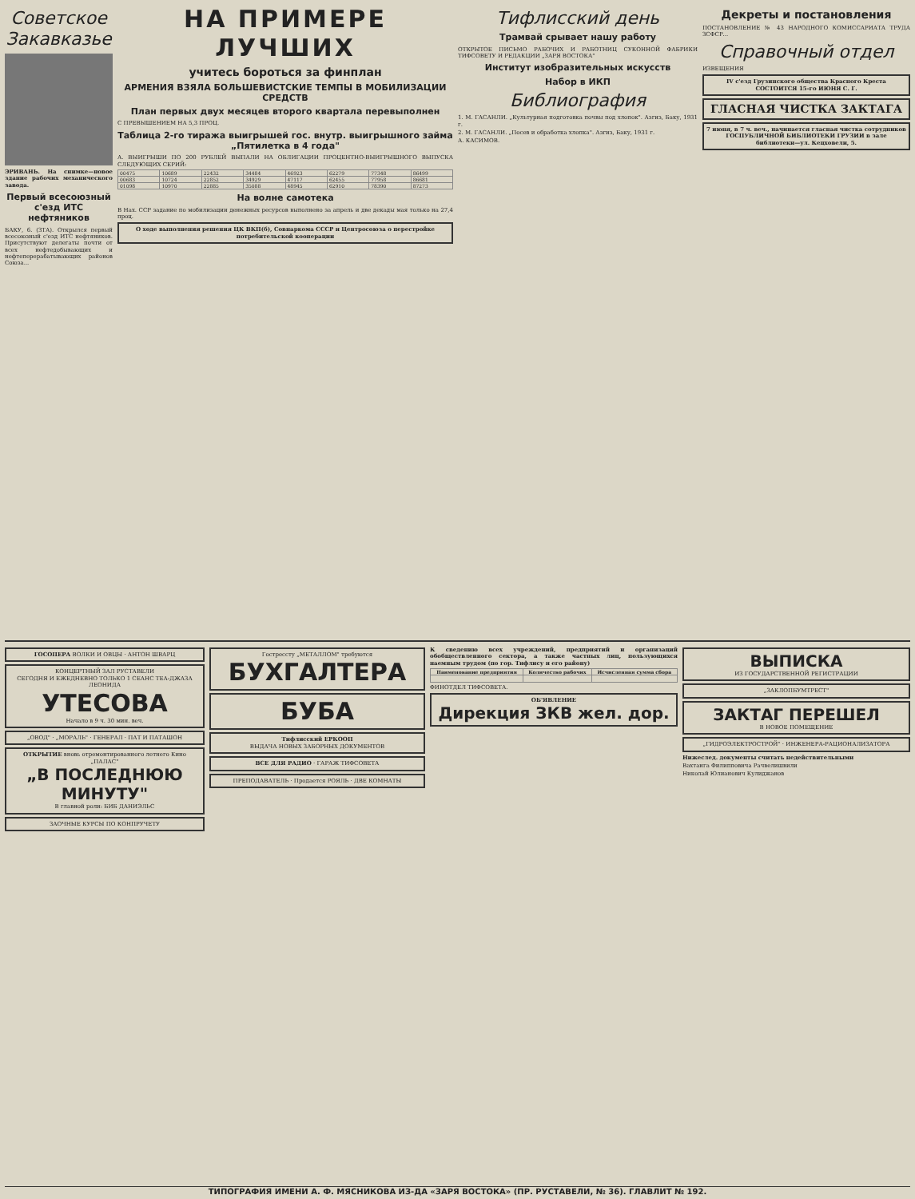Советское Закавказье
ЭРИВАНЬ. На снимке—новое здание рабочих механического завода.
Первый всесоюзный с'езд ИТС нефтяников
БАКУ, 6. (ЗТА). Открылся первый всесоюзный с'езд ИТС нефтяников. Присутствуют делегаты почти от всех нефтедобывающих и нефтеперерабатывающих районов Союза...
НА ПРИМЕРЕ ЛУЧШИХ
учитесь бороться за финплан
АРМЕНИЯ ВЗЯЛА БОЛЬШЕВИСТСКИЕ ТЕМПЫ В МОБИЛИЗАЦИИ СРЕДСТВ
План первых двух месяцев второго квартала перевыполнен
С ПРЕВЫШЕНИЕМ НА 5,3 ПРОЦ.
Таблица 2-го тиража выигрышей гос. внутр. выигрышного займа „Пятилетка в 4 года"
А. ВЫИГРЫШИ ПО 200 РУБЛЕЙ ВЫПАЛИ НА ОБЛИГАЦИИ ПРОЦЕНТНО-ВЫИГРЫШНОГО ВЫПУСКА СЛЕДУЮЩИХ СЕРИЙ:
| 00475 | 10689 | 22432 | 34484 | 46923 | 62279 | 77348 | 86499 |
| 00683 | 10724 | 22852 | 34929 | 47117 | 62455 | 77958 | 86681 |
| 01098 | 10970 | 22885 | 35088 | 48945 | 62910 | 78390 | 87273 |
На волне самотека
В Нах. ССР задание по мобилизации денежных ресурсов выполнено за апрель и две декады мая только на 27,4 проц.
О ходе выполнения решения ЦК ВКП(б), Совнаркома СССР и Центросоюза о перестройке потребительской кооперации
Тифлисский день
Трамвай срывает нашу работу
ОТКРЫТОЕ ПИСЬМО РАБОЧИХ И РАБОТНИЦ СУКОННОЙ ФАБРИКИ ТИФСОВЕТУ И РЕДАКЦИИ „ЗАРЯ ВОСТОКА"
Институт изобразительных искусств
Набор в ИКП
Библиография
1. М. ГАСАНЛИ. „Культурная подготовка почвы под хлопок". Азгиз, Баку, 1931 г.
2. М. ГАСАНЛИ. „Посев и обработка хлопка". Азгиз, Баку, 1931 г.
А. КАСИМОВ.
Декреты и постановления
ПОСТАНОВЛЕНИЕ № 43 НАРОДНОГО КОМИССАРИАТА ТРУДА ЗСФСР...
Справочный отдел
ИЗВЕЩЕНИЯ
IV с'езд Грузинского общества Красного Креста СОСТОИТСЯ 15-го ИЮНЯ С. Г.
ГЛАСНАЯ ЧИСТКА ЗАКТАГА
7 июня, в 7 ч. веч., начинается гласная чистка сотрудников ГОСПУБЛИЧНОЙ БИБЛИОТЕКИ ГРУЗИИ в зале библиотеки—ул. Кецховели, 5.
ГОСОПЕРА ВОЛКИ И ОВЦЫ · АНТОН ШВАРЦ
КОНЦЕРТНЫЙ ЗАЛ РУСТАВЕЛИ
СЕГОДНЯ И ЕЖЕДНЕВНО ТОЛЬКО 1 СЕАНС ТЕА-ДЖАЗА ЛЕОНИДА
УТЕСОВА
Начало в 9 ч. 30 мин. веч.
„ОВОД" · „МОРАЛЬ" · ГЕНЕРАЛ · ПАТ И ПАТАШОН
ОТКРЫТИЕ вновь отремонтированного летнего Кино „ПАЛАС"
„В ПОСЛЕДНЮЮ МИНУТУ"
В главной роли: БИБ ДАНИЭЛЬС
ЗАОЧНЫЕ КУРСЫ ПО КОНПРУЧЕТУ
Гострессту „МЕТАЛЛОМ" требуются
БУХГАЛТЕРА
БУБА
Тифлисский ЕРКООП
ВЫДАЧА НОВЫХ ЗАБОРНЫХ ДОКУМЕНТОВ
ВСЕ ДЛЯ РАДИО · ГАРАЖ ТИФСОВЕТА
ПРЕПОДАВАТЕЛЬ · Продается РОЯЛЬ · ДВЕ КОМНАТЫ
К сведению всех учреждений, предприятий и организаций обобществленного сектора, а также частных лиц, пользующихся наемным трудом (по гор. Тифлису и его району)
| Наименование предприятия | Количество рабочих | Исчисленная сумма сбора |
| --- | --- | --- |
ФИНОТДЕЛ ТИФСОВЕТА.
ОБ'ЯВЛЕНИЕ
Дирекция ЗКВ жел. дор.
ВЫПИСКА
ИЗ ГОСУДАРСТВЕННОЙ РЕГИСТРАЦИИ
„ЗАКЛОПБУМТРЕСТ"
ЗАКТАГ ПЕРЕШЕЛ
В НОВОЕ ПОМЕЩЕНИЕ
„ГИДРОЭЛЕКТРОСТРОЙ" · ИНЖЕНЕРА-РАЦИОНАЛИЗАТОРА
Нижеслед. документы считать недействительными
Вахтанга Филипповича Рачвелишвили
Николай Юлианович Кулиджанов
ТИПОГРАФИЯ ИМЕНИ А. Ф. МЯСНИКОВА ИЗ-ДА «ЗАРЯ ВОСТОКА» (ПР. РУСТАВЕЛИ, № 36). ГЛАВЛИТ № 192.